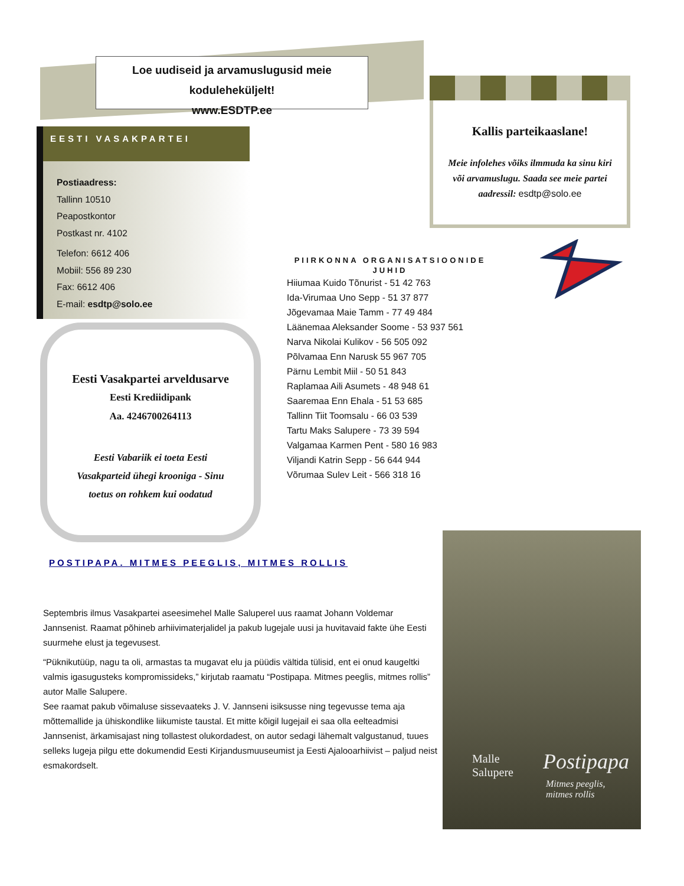Loe uudiseid ja arvamuslugusid meie koduleheküljelt!
www.ESDTP.ee
EESTI VASAKPARTEI
Postiaadress:
Tallinn 10510
Peapostkontor
Postkast nr. 4102
Telefon: 6612 406
Mobiil: 556 89 230
Fax: 6612 406
E-mail: esdtp@solo.ee
Eesti Vasakpartei arveldusarve
Eesti Krediidipank
Aa. 4246700264113
Eesti Vabariik ei toeta Eesti
Vasakparteid ühegi krooniga - Sinu
toetus on rohkem kui oodatud
Kallis parteikaaslane!
Meie infolehes võiks ilmmuda ka sinu kiri
või arvamuslugu. Saada see meie partei
aadressil: esdtp@solo.ee
PIIRKONNA ORGANISATSIOONIDE JUHID
Hiiumaa Kuido Tõnurist - 51 42 763
Ida-Virumaa Uno Sepp - 51 37 877
Jõgevamaa Maie Tamm - 77 49 484
Läänemaa Aleksander Soome - 53 937 561
Narva Nikolai Kulikov - 56 505 092
Põlvamaa Enn Narusk 55 967 705
Pärnu Lembit Miil - 50 51 843
Raplamaa Aili Asumets - 48 948 61
Saaremaa Enn Ehala - 51 53 685
Tallinn Tiit Toomsalu - 66 03 539
Tartu Maks Salupere - 73 39 594
Valgamaa Karmen Pent - 580 16 983
Viljandi Katrin Sepp - 56 644 944
Võrumaa Sulev Leit - 566 318 16
POSTIPAPA. MITMES PEEGLIS, MITMES ROLLIS
Septembris ilmus Vasakpartei aseesimehel Malle Saluperel uus raamat Johann Voldemar Jannsenist. Raamat põhineb arhiivimaterjalidel ja pakub lugejale uusi ja huvitavaid fakte ühe Eesti suurmehe elust ja tegevusest.
“Püknikutüüp, nagu ta oli, armastas ta mugavat elu ja püüdis vältida tülisid, ent ei onud kaugeltki valmis igasugusteks kompromissideks,” kirjutab raamatu “Postipapa. Mitmes peeglis, mitmes rollis” autor Malle Salupere.
See raamat pakub võimaluse sissevaateks J. V. Jannseni isiksusse ning tegevusse tema aja mõttemallide ja ühiskondlike liikumiste taustal. Et mitte kõigil lugejail ei saa olla eelteadmisi Jannsenist, ärkamisajast ning tollastest olukordadest, on autor sedagi lähemalt valgustanud, tuues selleks lugeja pilgu ette dokumendid Eesti Kirjandusmuuseumist ja Eesti Ajalooarhiivist – paljud neist esmakordselt.
Malle
Salupere
Postipapa
Mitmes peeglis,
mitmes rollis